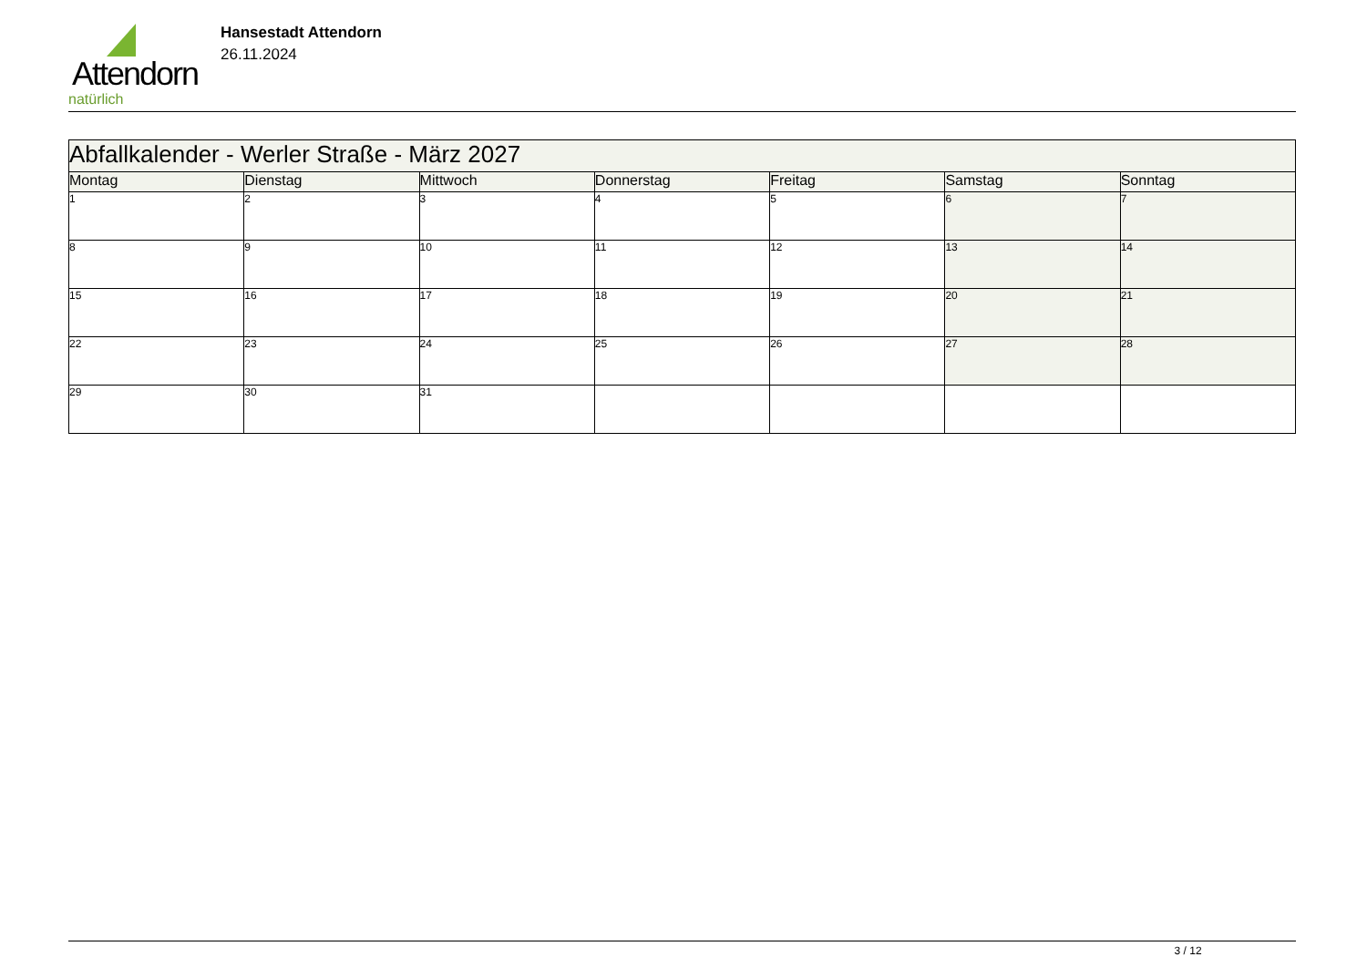Attendorn
natürlich
Hansestadt Attendorn
26.11.2024
| Abfallkalender - Werler Straße - März 2027 | | | | | | |
| --- | --- | --- | --- | --- | --- | --- |
| Montag | Dienstag | Mittwoch | Donnerstag | Freitag | Samstag | Sonntag |
| 1 | 2 | 3 | 4 | 5 | 6 | 7 |
| 8 | 9 | 10 | 11 | 12 | 13 | 14 |
| 15 | 16 | 17 | 18 | 19 | 20 | 21 |
| 22 | 23 | 24 | 25 | 26 | 27 | 28 |
| 29 | 30 | 31 | | | | |
3 / 12